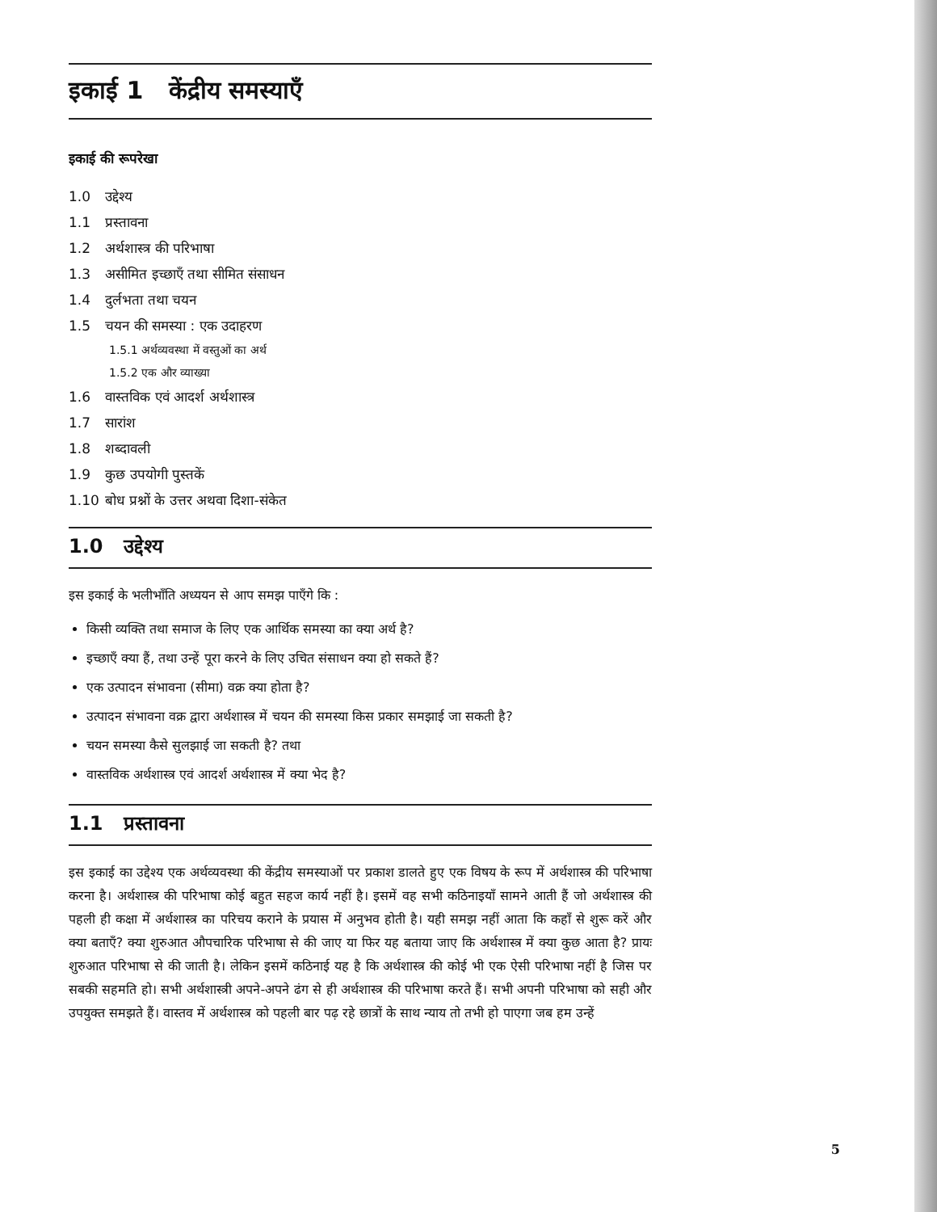इकाई 1 केंद्रीय समस्याएँ
इकाई की रूपरेखा
1.0 उद्देश्य
1.1 प्रस्तावना
1.2 अर्थशास्त्र की परिभाषा
1.3 असीमित इच्छाएँ तथा सीमित संसाधन
1.4 दुर्लभता तथा चयन
1.5 चयन की समस्या : एक उदाहरण
1.5.1 अर्थव्यवस्था में वस्तुओं का अर्थ
1.5.2 एक और व्याख्या
1.6 वास्तविक एवं आदर्श अर्थशास्त्र
1.7 सारांश
1.8 शब्दावली
1.9 कुछ उपयोगी पुस्तकें
1.10 बोध प्रश्नों के उत्तर अथवा दिशा-संकेत
1.0 उद्देश्य
इस इकाई के भलीभाँति अध्ययन से आप समझ पाएँगे कि :
किसी व्यक्ति तथा समाज के लिए एक आर्थिक समस्या का क्या अर्थ है?
इच्छाएँ क्या हैं, तथा उन्हें पूरा करने के लिए उचित संसाधन क्या हो सकते हैं?
एक उत्पादन संभावना (सीमा) वक्र क्या होता है?
उत्पादन संभावना वक्र द्वारा अर्थशास्त्र में चयन की समस्या किस प्रकार समझाई जा सकती है?
चयन समस्या कैसे सुलझाई जा सकती है? तथा
वास्तविक अर्थशास्त्र एवं आदर्श अर्थशास्त्र में क्या भेद है?
1.1 प्रस्तावना
इस इकाई का उद्देश्य एक अर्थव्यवस्था की केंद्रीय समस्याओं पर प्रकाश डालते हुए एक विषय के रूप में अर्थशास्त्र की परिभाषा करना है। अर्थशास्त्र की परिभाषा कोई बहुत सहज कार्य नहीं है। इसमें वह सभी कठिनाइयाँ सामने आती हैं जो अर्थशास्त्र की पहली ही कक्षा में अर्थशास्त्र का परिचय कराने के प्रयास में अनुभव होती है। यही समझ नहीं आता कि कहाँ से शुरू करें और क्या बताएँ? क्या शुरुआत औपचारिक परिभाषा से की जाए या फिर यह बताया जाए कि अर्थशास्त्र में क्या कुछ आता है? प्रायः शुरुआत परिभाषा से की जाती है। लेकिन इसमें कठिनाई यह है कि अर्थशास्त्र की कोई भी एक ऐसी परिभाषा नहीं है जिस पर सबकी सहमति हो। सभी अर्थशास्त्री अपने-अपने ढंग से ही अर्थशास्त्र की परिभाषा करते हैं। सभी अपनी परिभाषा को सही और उपयुक्त समझते हैं। वास्तव में अर्थशास्त्र को पहली बार पढ़ रहे छात्रों के साथ न्याय तो तभी हो पाएगा जब हम उन्हें
5